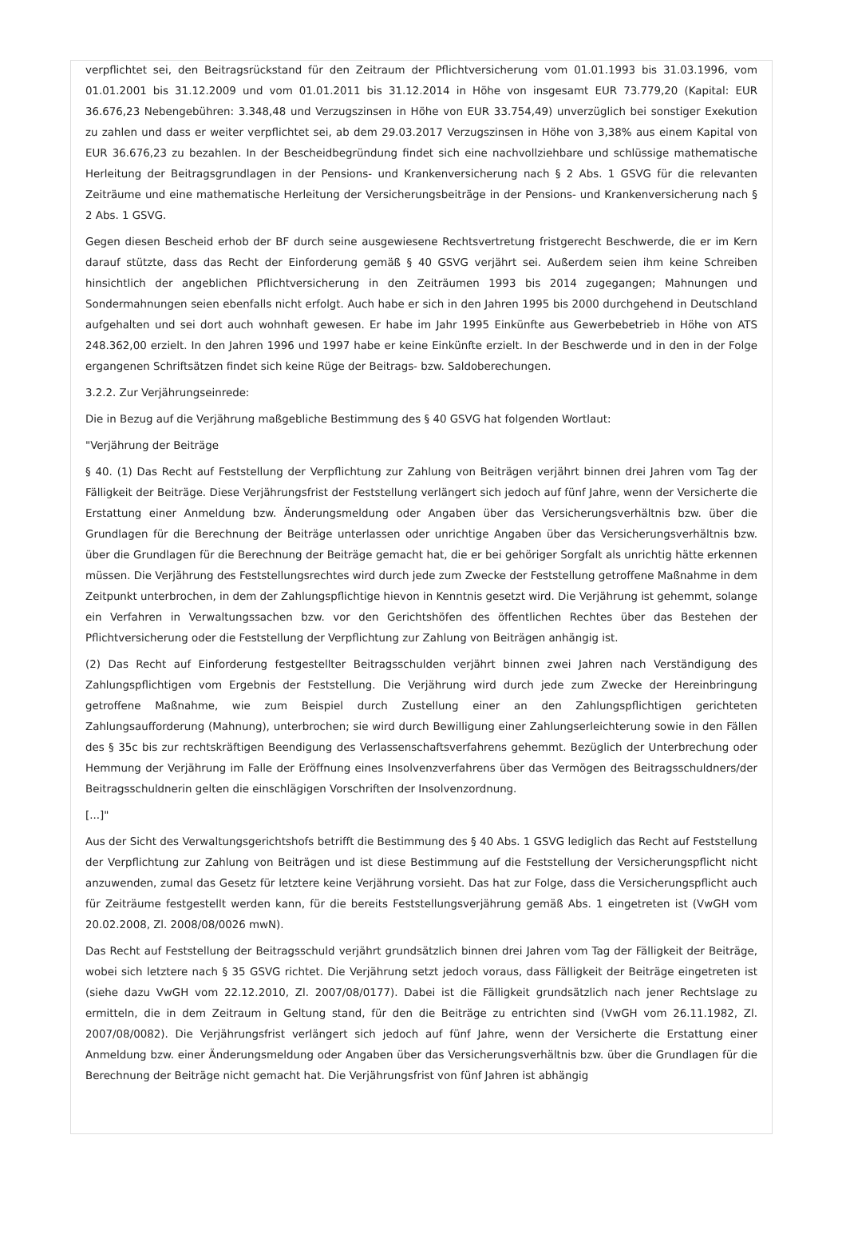verpflichtet sei, den Beitragsrückstand für den Zeitraum der Pflichtversicherung vom 01.01.1993 bis 31.03.1996, vom 01.01.2001 bis 31.12.2009 und vom 01.01.2011 bis 31.12.2014 in Höhe von insgesamt EUR 73.779,20 (Kapital: EUR 36.676,23 Nebengebühren: 3.348,48 und Verzugszinsen in Höhe von EUR 33.754,49) unverzüglich bei sonstiger Exekution zu zahlen und dass er weiter verpflichtet sei, ab dem 29.03.2017 Verzugszinsen in Höhe von 3,38% aus einem Kapital von EUR 36.676,23 zu bezahlen. In der Bescheidbegründung findet sich eine nachvollziehbare und schlüssige mathematische Herleitung der Beitragsgrundlagen in der Pensions- und Krankenversicherung nach § 2 Abs. 1 GSVG für die relevanten Zeiträume und eine mathematische Herleitung der Versicherungsbeiträge in der Pensions- und Krankenversicherung nach § 2 Abs. 1 GSVG.
Gegen diesen Bescheid erhob der BF durch seine ausgewiesene Rechtsvertretung fristgerecht Beschwerde, die er im Kern darauf stützte, dass das Recht der Einforderung gemäß § 40 GSVG verjährt sei. Außerdem seien ihm keine Schreiben hinsichtlich der angeblichen Pflichtversicherung in den Zeiträumen 1993 bis 2014 zugegangen; Mahnungen und Sondermahnungen seien ebenfalls nicht erfolgt. Auch habe er sich in den Jahren 1995 bis 2000 durchgehend in Deutschland aufgehalten und sei dort auch wohnhaft gewesen. Er habe im Jahr 1995 Einkünfte aus Gewerbebetrieb in Höhe von ATS 248.362,00 erzielt. In den Jahren 1996 und 1997 habe er keine Einkünfte erzielt. In der Beschwerde und in den in der Folge ergangenen Schriftsätzen findet sich keine Rüge der Beitrags- bzw. Saldoberechungen.
3.2.2. Zur Verjährungseinrede:
Die in Bezug auf die Verjährung maßgebliche Bestimmung des § 40 GSVG hat folgenden Wortlaut:
"Verjährung der Beiträge
§ 40. (1) Das Recht auf Feststellung der Verpflichtung zur Zahlung von Beiträgen verjährt binnen drei Jahren vom Tag der Fälligkeit der Beiträge. Diese Verjährungsfrist der Feststellung verlängert sich jedoch auf fünf Jahre, wenn der Versicherte die Erstattung einer Anmeldung bzw. Änderungsmeldung oder Angaben über das Versicherungsverhältnis bzw. über die Grundlagen für die Berechnung der Beiträge unterlassen oder unrichtige Angaben über das Versicherungsverhältnis bzw. über die Grundlagen für die Berechnung der Beiträge gemacht hat, die er bei gehöriger Sorgfalt als unrichtig hätte erkennen müssen. Die Verjährung des Feststellungsrechtes wird durch jede zum Zwecke der Feststellung getroffene Maßnahme in dem Zeitpunkt unterbrochen, in dem der Zahlungspflichtige hievon in Kenntnis gesetzt wird. Die Verjährung ist gehemmt, solange ein Verfahren in Verwaltungssachen bzw. vor den Gerichtshöfen des öffentlichen Rechtes über das Bestehen der Pflichtversicherung oder die Feststellung der Verpflichtung zur Zahlung von Beiträgen anhängig ist.
(2) Das Recht auf Einforderung festgestellter Beitragsschulden verjährt binnen zwei Jahren nach Verständigung des Zahlungspflichtigen vom Ergebnis der Feststellung. Die Verjährung wird durch jede zum Zwecke der Hereinbringung getroffene Maßnahme, wie zum Beispiel durch Zustellung einer an den Zahlungspflichtigen gerichteten Zahlungsaufforderung (Mahnung), unterbrochen; sie wird durch Bewilligung einer Zahlungserleichterung sowie in den Fällen des § 35c bis zur rechtskräftigen Beendigung des Verlassenschaftsverfahrens gehemmt. Bezüglich der Unterbrechung oder Hemmung der Verjährung im Falle der Eröffnung eines Insolvenzverfahrens über das Vermögen des Beitragsschuldners/der Beitragsschuldnerin gelten die einschlägigen Vorschriften der Insolvenzordnung.
[...]"
Aus der Sicht des Verwaltungsgerichtshofs betrifft die Bestimmung des § 40 Abs. 1 GSVG lediglich das Recht auf Feststellung der Verpflichtung zur Zahlung von Beiträgen und ist diese Bestimmung auf die Feststellung der Versicherungspflicht nicht anzuwenden, zumal das Gesetz für letztere keine Verjährung vorsieht. Das hat zur Folge, dass die Versicherungspflicht auch für Zeiträume festgestellt werden kann, für die bereits Feststellungsverjährung gemäß Abs. 1 eingetreten ist (VwGH vom 20.02.2008, Zl. 2008/08/0026 mwN).
Das Recht auf Feststellung der Beitragsschuld verjährt grundsätzlich binnen drei Jahren vom Tag der Fälligkeit der Beiträge, wobei sich letztere nach § 35 GSVG richtet. Die Verjährung setzt jedoch voraus, dass Fälligkeit der Beiträge eingetreten ist (siehe dazu VwGH vom 22.12.2010, Zl. 2007/08/0177). Dabei ist die Fälligkeit grundsätzlich nach jener Rechtslage zu ermitteln, die in dem Zeitraum in Geltung stand, für den die Beiträge zu entrichten sind (VwGH vom 26.11.1982, Zl. 2007/08/0082). Die Verjährungsfrist verlängert sich jedoch auf fünf Jahre, wenn der Versicherte die Erstattung einer Anmeldung bzw. einer Änderungsmeldung oder Angaben über das Versicherungsverhältnis bzw. über die Grundlagen für die Berechnung der Beiträge nicht gemacht hat. Die Verjährungsfrist von fünf Jahren ist abhängig